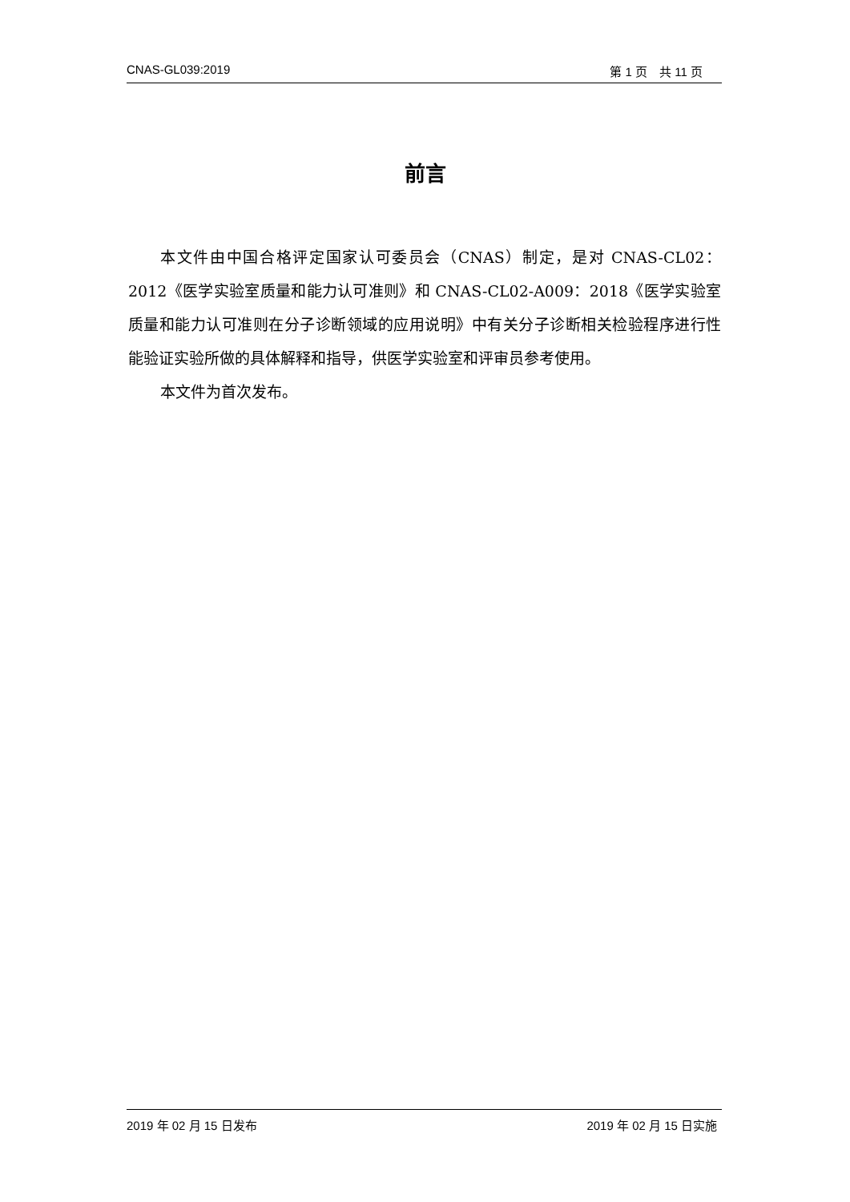CNAS-GL039:2019 第 1 页　共 11 页
前言
本文件由中国合格评定国家认可委员会（CNAS）制定，是对 CNAS-CL02：2012《医学实验室质量和能力认可准则》和 CNAS-CL02-A009：2018《医学实验室质量和能力认可准则在分子诊断领域的应用说明》中有关分子诊断相关检验程序进行性能验证实验所做的具体解释和指导，供医学实验室和评审员参考使用。
本文件为首次发布。
2019 年 02 月 15 日发布 2019 年 02 月 15 日实施